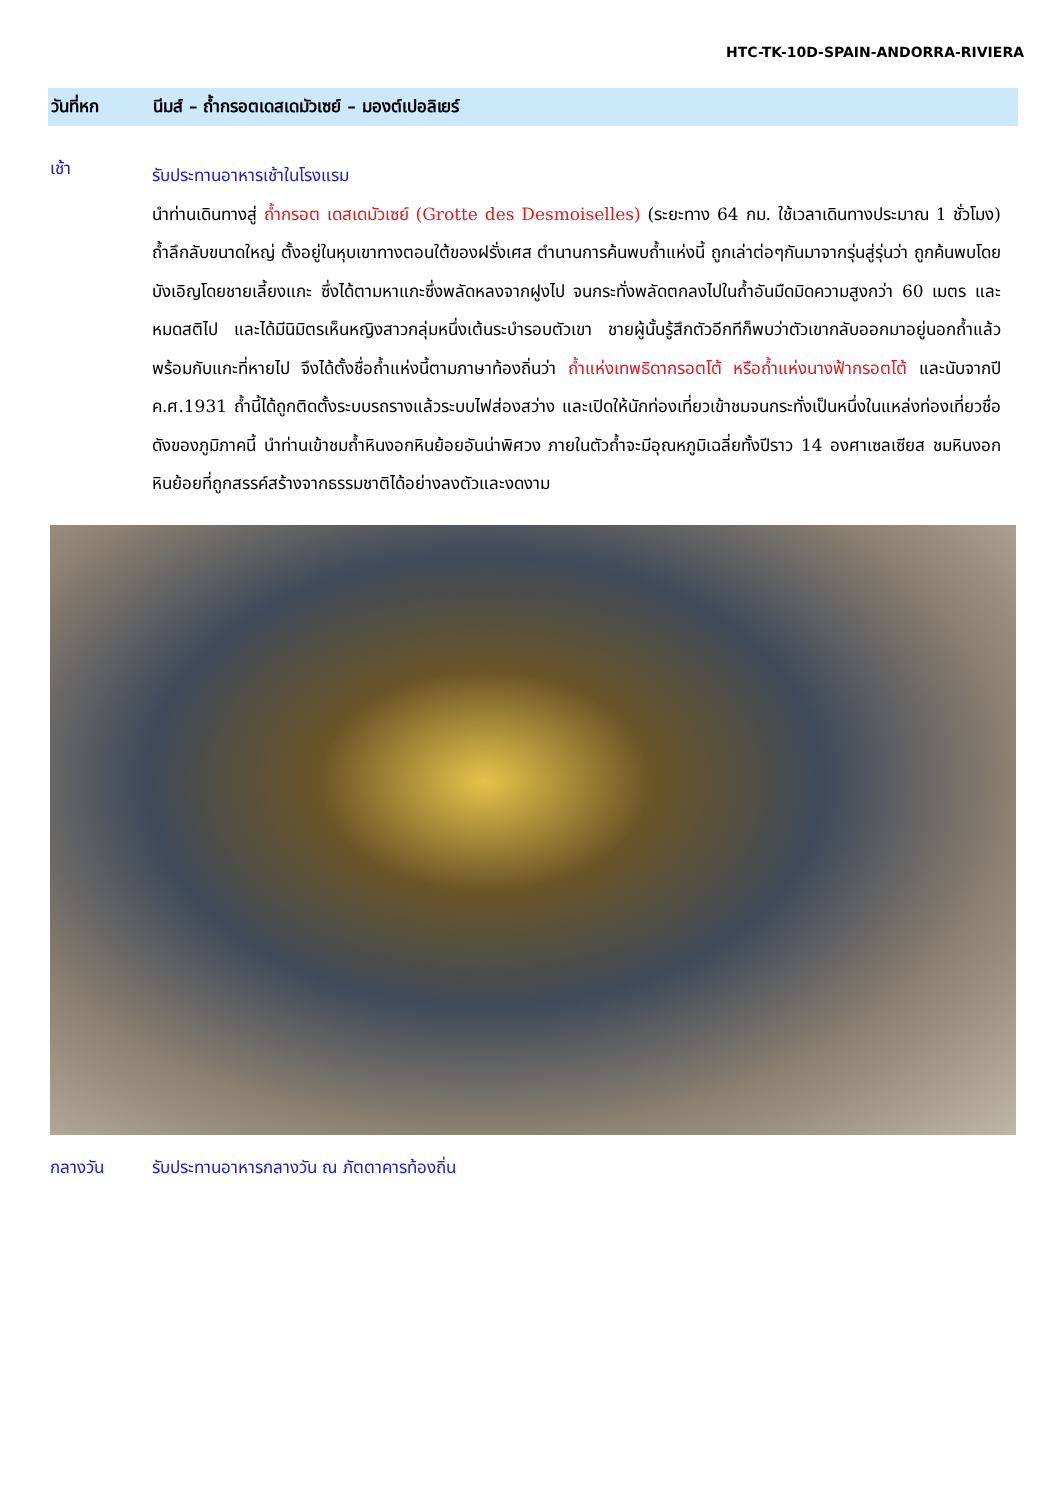HTC-TK-10D-SPAIN-ANDORRA-RIVIERA
วันที่หก นีมส์ – ถ้ำกรอตเดสเดมัวเซย์ – มองต์เปอลิเยร์
เช้า
รับประทานอาหารเช้าในโรงแรม
นำท่านเดินทางสู่ ถ้ำกรอต เดสเดมัวเซย์ (Grotte des Desmoiselles) (ระยะทาง 64 กม. ใช้เวลาเดินทางประมาณ 1 ชั่วโมง) ถ้ำลึกลับขนาดใหญ่ ตั้งอยู่ในหุบเขาทางตอนใต้ของฝรั่งเศส ตำนานการค้นพบถ้ำแห่งนี้ ถูกเล่าต่อๆกันมาจากรุ่นสู่รุ่นว่า ถูกค้นพบโดยบังเอิญโดยชายเลี้ยงแกะ ซึ่งได้ตามหาแกะซึ่งพลัดหลงจากฝูงไป จนกระทั่งพลัดตกลงไปในถ้ำอันมืดมิดความสูงกว่า 60 เมตร และหมดสติไป และได้มีนิมิตรเห็นหญิงสาวกลุ่มหนึ่งเต้นระบำรอบตัวเขา ชายผู้นั้นรู้สึกตัวอีกทีก็พบว่าตัวเขากลับออกมาอยู่นอกถ้ำแล้วพร้อมกับแกะที่หายไป จึงได้ตั้งชื่อถ้ำแห่งนี้ตามภาษาท้องถิ่นว่า ถ้ำแห่งเทพธิดากรอตโต้ หรือถ้ำแห่งนางฟ้ากรอตโต้ และนับจากปี ค.ศ.1931 ถ้ำนี้ได้ถูกติดตั้งระบบรถรางแล้วระบบไฟส่องสว่าง และเปิดให้นักท่องเที่ยวเข้าชมจนกระทั่งเป็นหนึ่งในแหล่งท่องเที่ยวชื่อดังของภูมิภาคนี้ นำท่านเข้าชมถ้ำหินงอกหินย้อยอันน่าพิศวง ภายในตัวถ้ำจะมีอุณหภูมิเฉลี่ยทั้งปีราว 14 องศาเซลเซียส ชมหินงอกหินย้อยที่ถูกสรรค์สร้างจากธรรมชาติได้อย่างลงตัวและงดงาม
กลางวัน รับประทานอาหารกลางวัน ณ ภัตตาคารท้องถิ่น